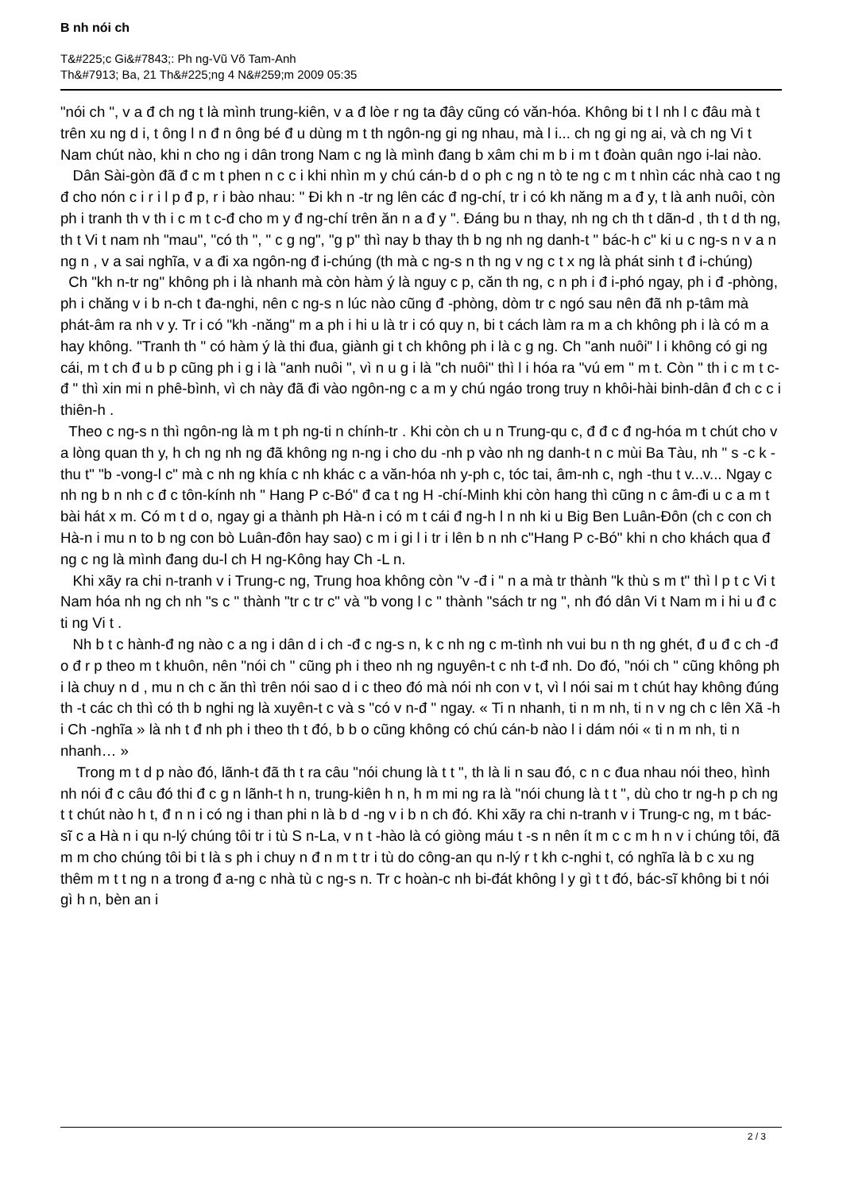B nh nói ch
T&#225;c Gi&#7843;: Ph ng-Vũ Võ Tam-Anh
Th&#7913; Ba, 21 Th&#225;ng 4 N&#259;m 2009 05:35
"nói ch ", v a đ ch ng t là mình trung-kiên, v a đ lòe r ng ta đây cũng có văn-hóa. Không bi t l nh l c đâu mà t trên xu ng d i, t ông l n đ n ông bé đ u dùng m t th ngôn-ng gi ng nhau, mà l i... ch ng gi ng ai, và ch ng Vi t Nam chút nào, khi n cho ng i dân trong Nam c ng là mình đang b xâm chi m b i m t đoàn quân ngo i-lai nào.
Dân Sài-gòn đã đ c m t phen n c c i khi nhìn m y chú cán-b d o ph c ng n tò te ng c m t nhìn các nhà cao t ng đ cho nón c i r i l p đ p, r i bào nhau: " Đi kh n -tr ng lên các đ ng-chí, tr i có kh năng m a đ y, t là anh nuôi, còn ph i tranh th v th i c m t c-đ cho m y đ ng-chí trên ăn n a đ y ". Đáng bu n thay, nh ng ch th t dãn-d , th t d th ng, th t Vi t nam nh "mau", "có th ", " c g ng", "g p" thì nay b thay th b ng nh ng danh-t " bác-h c" ki u c ng-s n v a n ng n , v a sai nghĩa, v a đi xa ngôn-ng đ i-chúng (th mà c ng-s n th ng v ng c t x ng là phát sinh t đ i-chúng)
Ch "kh n-tr ng" không ph i là nhanh mà còn hàm ý là nguy c p, căn th ng, c n ph i đ i-phó ngay, ph i đ -phòng, ph i chăng v i b n-ch t đa-nghi, nên c ng-s n lúc nào cũng đ -phòng, dòm tr c ngó sau nên đã nh p-tâm mà phát-âm ra nh v y. Tr i có "kh -năng" m a ph i hi u là tr i có quy n, bi t cách làm ra m a ch không ph i là có m a hay không. "Tranh th " có hàm ý là thi đua, giành gi t ch không ph i là c g ng. Ch "anh nuôi" l i không có gi ng cái, m t ch đ u b p cũng ph i g i là "anh nuôi ", vì n u g i là "ch nuôi" thì l i hóa ra "vú em " m t. Còn " th i c m t c-đ " thì xin mi n phê-bình, vì ch này đã đi vào ngôn-ng c a m y chú ngáo trong truy n khôi-hài binh-dân đ ch c c i thiên-h .
Theo c ng-s n thì ngôn-ng là m t ph ng-ti n chính-tr . Khi còn ch u n Trung-qu c, đ đ c đ ng-hóa m t chút cho v a lòng quan th y, h ch ng nh ng đã không ng n-ng i cho du -nh p vào nh ng danh-t n c mùi Ba Tàu, nh " s -c k -thu t" "b -vong-l c" mà c nh ng khía c nh khác c a văn-hóa nh y-ph c, tóc tai, âm-nh c, ngh -thu t v...v... Ngay c nh ng b n nh c đ c tôn-kính nh " Hang P c-Bó" đ ca t ng H -chí-Minh khi còn hang thì cũng n c âm-đi u c a m t bài hát x m. Có m t d o, ngay gi a thành ph Hà-n i có m t cái đ ng-h l n nh ki u Big Ben Luân-Đôn (ch c con ch Hà-n i mu n to b ng con bò Luân-đôn hay sao) c m i gi l i tr i lên b n nh c"Hang P c-Bó" khi n cho khách qua đ ng c ng là mình đang du-l ch H ng-Kông hay Ch -L n.
Khi xãy ra chi n-tranh v i Trung-c ng, Trung hoa không còn "v -đ i " n a mà tr thành "k thù s m t" thì l p t c Vi t Nam hóa nh ng ch nh "s c " thành "tr c tr c" và "b vong l c " thành "sách tr ng ", nh đó dân Vi t Nam m i hi u đ c ti ng Vi t .
Nh b t c hành-đ ng nào c a ng i dân d i ch -đ c ng-s n, k c nh ng c m-tình nh vui bu n th ng ghét, đ u đ c ch -đ o đ r p theo m t khuôn, nên "nói ch " cũng ph i theo nh ng nguyên-t c nh t-đ nh. Do đó, "nói ch " cũng không ph i là chuy n d , mu n ch c ăn thì trên nói sao d i c theo đó mà nói nh con v t, vì l nói sai m t chút hay không đúng th -t các ch thì có th b nghi ng là xuyên-t c và s "có v n-đ " ngay. « Ti n nhanh, ti n m nh, ti n v ng ch c lên Xã -h i Ch -nghĩa » là nh t đ nh ph i theo th t đó, b b o cũng không có chú cán-b nào l i dám nói « ti n m nh, ti n nhanh… »
Trong m t d p nào đó, lãnh-t đã th t ra câu "nói chung là t t ", th là li n sau đó, c n c đua nhau nói theo, hình nh nói đ c câu đó thi đ c g n lãnh-t h n, trung-kiên h n, h m mi ng ra là "nói chung là t t ", dù cho tr ng-h p ch ng t t chút nào h t, đ n n i có ng i than phi n là b d -ng v i b n ch đó. Khi xãy ra chi n-tranh v i Trung-c ng, m t bác-sĩ c a Hà n i qu n-lý chúng tôi tr i tù S n-La, v n t -hào là có giòng máu t -s n nên ít m c c m h n v i chúng tôi, đã m m cho chúng tôi bi t là s ph i chuy n đ n m t tr i tù do công-an qu n-lý r t kh c-nghi t, có nghĩa là b c xu ng thêm m t t ng n a trong đ a-ng c nhà tù c ng-s n. Tr c hoàn-c nh bi-đát không l y gì t t đó, bác-sĩ không bi t nói gì h n, bèn an i
2 / 3